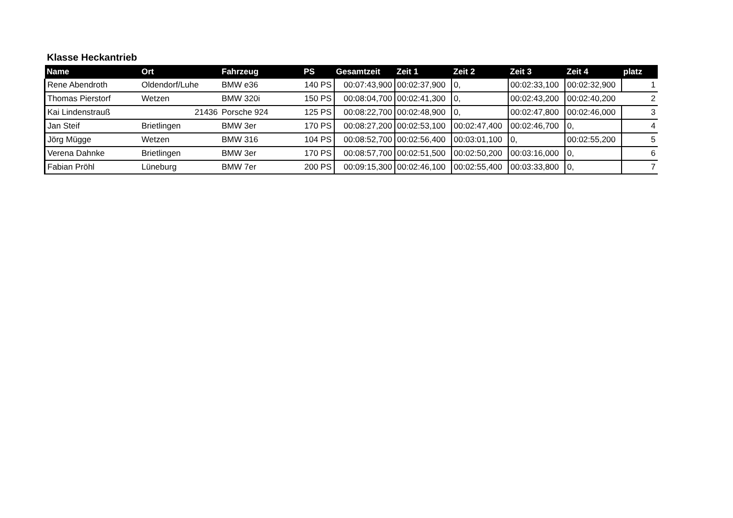Klasse Heckantrieb
| Name | Ort | Fahrzeug | PS | Gesamtzeit | Zeit 1 | Zeit 2 | Zeit 3 | Zeit 4 | platz |
| --- | --- | --- | --- | --- | --- | --- | --- | --- | --- |
| Rene Abendroth | Oldendorf/Luhe | BMW e36 | 140 PS | 00:07:43,900 | 00:02:37,900 | 0, | 00:02:33,100 | 00:02:32,900 | 1 |
| Thomas Pierstorf | Wetzen | BMW 320i | 150 PS | 00:08:04,700 | 00:02:41,300 | 0, | 00:02:43,200 | 00:02:40,200 | 2 |
| Kai Lindenstrauß | 21436 | Porsche 924 | 125 PS | 00:08:22,700 | 00:02:48,900 | 0, | 00:02:47,800 | 00:02:46,000 | 3 |
| Jan Steif | Brietlingen | BMW 3er | 170 PS | 00:08:27,200 | 00:02:53,100 | 00:02:47,400 | 00:02:46,700 | 0, | 4 |
| Jörg Mügge | Wetzen | BMW 316 | 104 PS | 00:08:52,700 | 00:02:56,400 | 00:03:01,100 | 0, | 00:02:55,200 | 5 |
| Verena Dahnke | Brietlingen | BMW 3er | 170 PS | 00:08:57,700 | 00:02:51,500 | 00:02:50,200 | 00:03:16,000 | 0, | 6 |
| Fabian Pröhl | Lüneburg | BMW 7er | 200 PS | 00:09:15,300 | 00:02:46,100 | 00:02:55,400 | 00:03:33,800 | 0, | 7 |